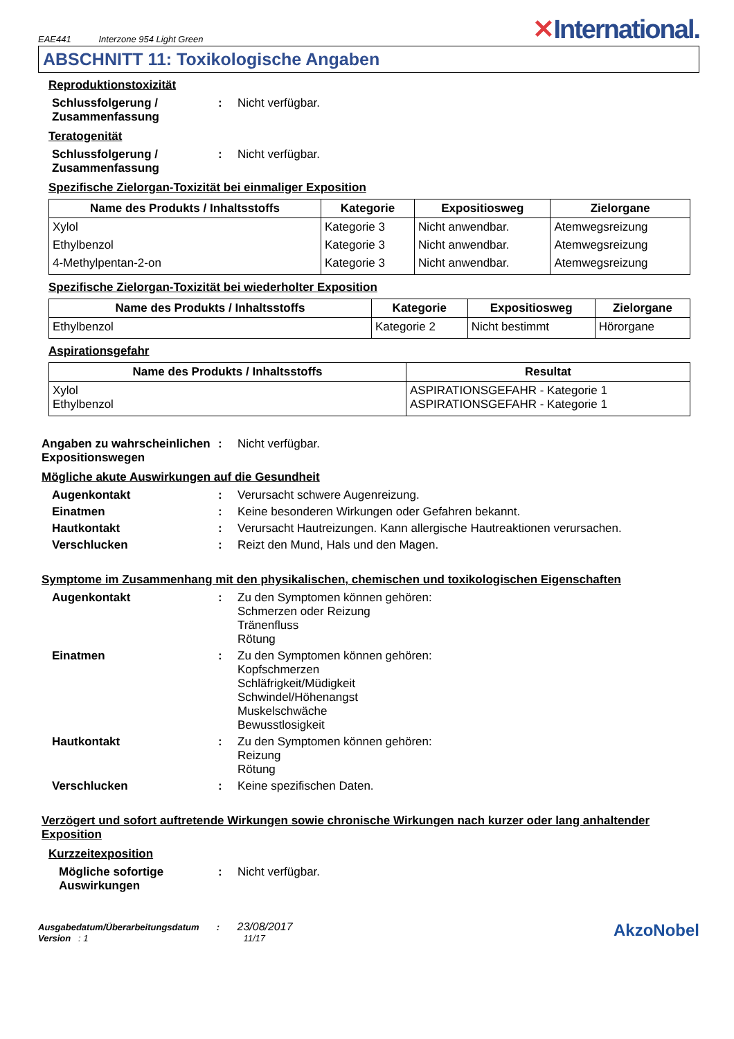EAE441 Interzone 954 Light Green
✕International.
ABSCHNITT 11: Toxikologische Angaben
Reproduktionstoxizität
Schlussfolgerung / Zusammenfassung
: Nicht verfügbar.
Teratogenität
Schlussfolgerung / Zusammenfassung
: Nicht verfügbar.
Spezifische Zielorgan-Toxizität bei einmaliger Exposition
| Name des Produkts / Inhaltsstoffs | Kategorie | Expositiosweg | Zielorgane |
| --- | --- | --- | --- |
| Xylol | Kategorie 3 | Nicht anwendbar. | Atemwegsreizung |
| Ethylbenzol | Kategorie 3 | Nicht anwendbar. | Atemwegsreizung |
| 4-Methylpentan-2-on | Kategorie 3 | Nicht anwendbar. | Atemwegsreizung |
Spezifische Zielorgan-Toxizität bei wiederholter Exposition
| Name des Produkts / Inhaltsstoffs | Kategorie | Expositiosweg | Zielorgane |
| --- | --- | --- | --- |
| Ethylbenzol | Kategorie 2 | Nicht bestimmt | Hörorgane |
Aspirationsgefahr
| Name des Produkts / Inhaltsstoffs | Resultat |
| --- | --- |
| Xylol Ethylbenzol | ASPIRATIONSGEFAHR - Kategorie 1 ASPIRATIONSGEFAHR - Kategorie 1 |
Angaben zu wahrscheinlichen Expositionswegen
: Nicht verfügbar.
Mögliche akute Auswirkungen auf die Gesundheit
Augenkontakt : Verursacht schwere Augenreizung.
Einatmen : Keine besonderen Wirkungen oder Gefahren bekannt.
Hautkontakt : Verursacht Hautreizungen. Kann allergische Hautreaktionen verursachen.
Verschlucken : Reizt den Mund, Hals und den Magen.
Symptome im Zusammenhang mit den physikalischen, chemischen und toxikologischen Eigenschaften
Augenkontakt : Zu den Symptomen können gehören:
Schmerzen oder Reizung
Tränenfluss
Rötung
Einatmen : Zu den Symptomen können gehören:
Kopfschmerzen
Schläfrigkeit/Müdigkeit
Schwindel/Höhenangst
Muskelschwäche
Bewusstlosigkeit
Hautkontakt : Zu den Symptomen können gehören:
Reizung
Rötung
Verschlucken : Keine spezifischen Daten.
Verzögert und sofort auftretende Wirkungen sowie chronische Wirkungen nach kurzer oder lang anhaltender Exposition
Kurzzeitexposition
Mögliche sofortige Auswirkungen
: Nicht verfügbar.
Ausgabedatum/Überarbeitungsdatum : 23/08/2017
Version : 1 11/17
AkzoNobel